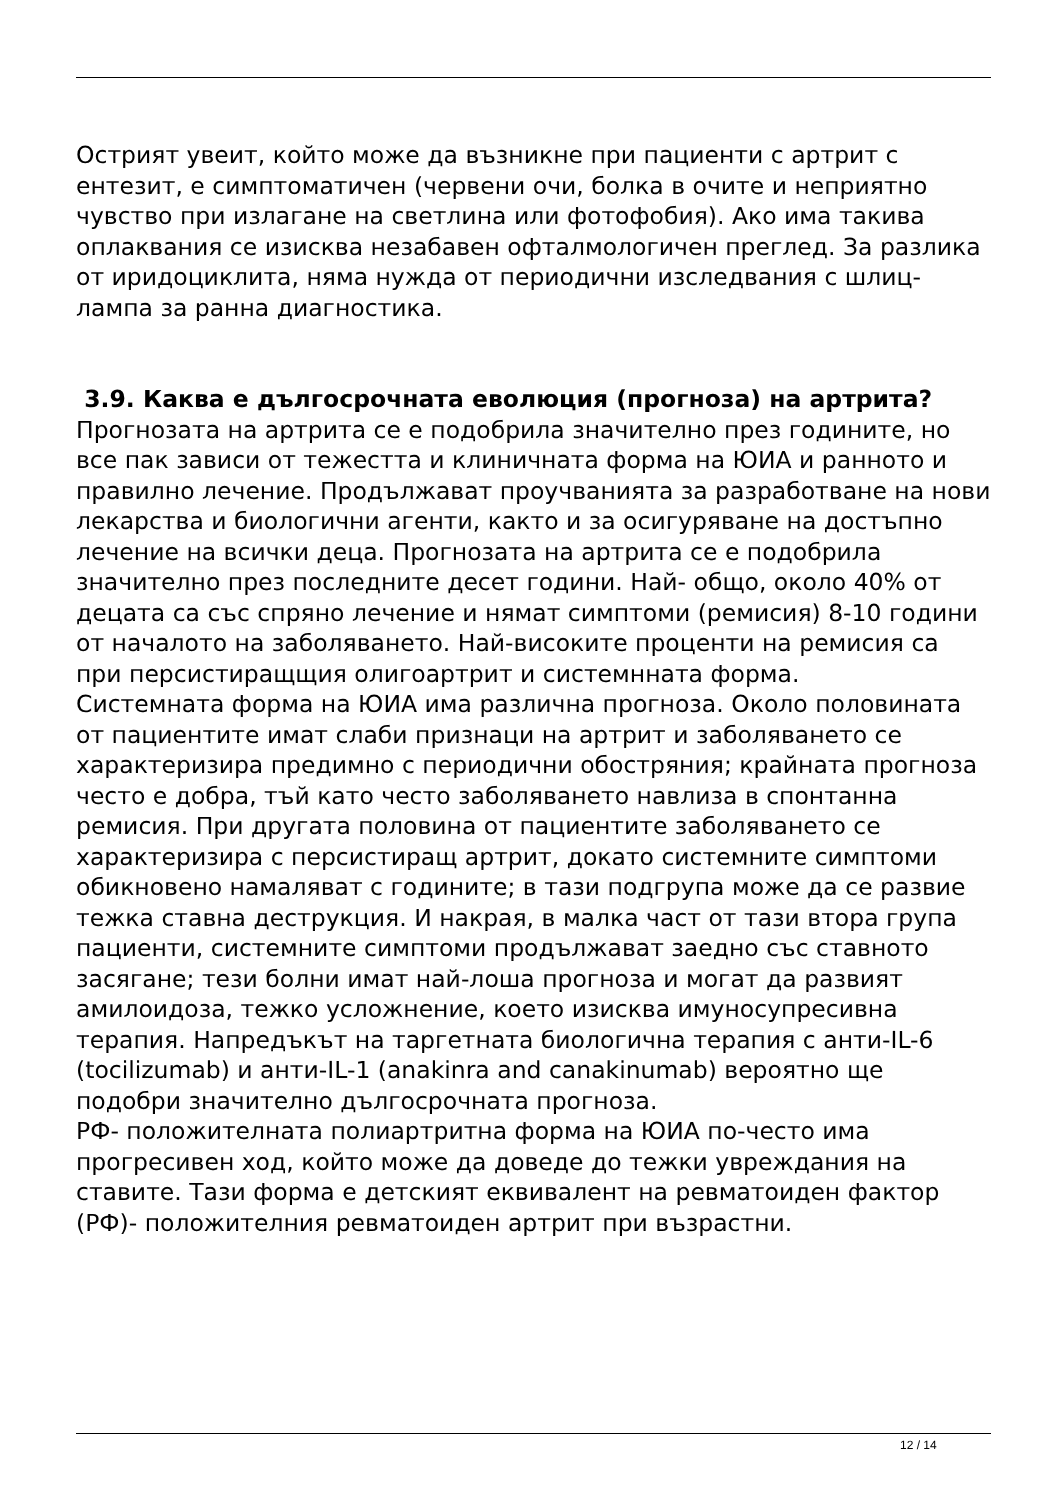Острият увеит, който може да възникне при пациенти с артрит с ентезит, е симптоматичен (червени очи, болка в очите и неприятно чувство при излагане на светлина или фотофобия). Ако има такива оплаквания се изисква незабавен офталмологичен преглед. За разлика от иридоциклита, няма нужда от периодични изследвания с шлиц- лампа за ранна диагностика.
3.9. Каква е дългосрочната еволюция (прогноза) на артрита?
Прогнозата на артрита се е подобрила значително през годините, но все пак зависи от тежестта и клиничната форма на ЮИА и ранното и правилно лечение. Продължават проучванията за разработване на нови лекарства и биологични агенти, както и за осигуряване на достъпно лечение на всички деца. Прогнозата на артрита се е подобрила значително през последните десет години. Най- общо, около 40% от децата са със спряно лечение и нямат симптоми (ремисия) 8-10 години от началото на заболяването. Най-високите проценти на ремисия са при персистиращщия олигоартрит и системнната форма.
Системната форма на ЮИА има различна прогноза. Около половината от пациентите имат слаби признаци на артрит и заболяването се характеризира предимно с периодични обостряния; крайната прогноза често е добра, тъй като често заболяването навлиза в спонтанна ремисия. При другата половина от пациентите заболяването се характеризира с персистиращ артрит, докато системните симптоми обикновено намаляват с годините; в тази подгрупа може да се развие тежка ставна деструкция. И накрая, в малка част от тази втора група пациенти, системните симптоми продължават заедно със ставното засягане; тези болни имат най-лоша прогноза и могат да развият амилоидоза, тежко усложнение, което изисква имуносупресивна терапия. Напредъкът на таргетната биологична терапия с анти-IL-6 (tocilizumab) и анти-IL-1 (anakinra and canakinumab) вероятно ще подобри значително дългосрочната прогноза.
РФ- положителната полиартритна форма на ЮИА по-често има прогресивен ход, който може да доведе до тежки увреждания на ставите. Тази форма е детският еквивалент на ревматоиден фактор (РФ)- положителния ревматоиден артрит при възрастни.
12 / 14